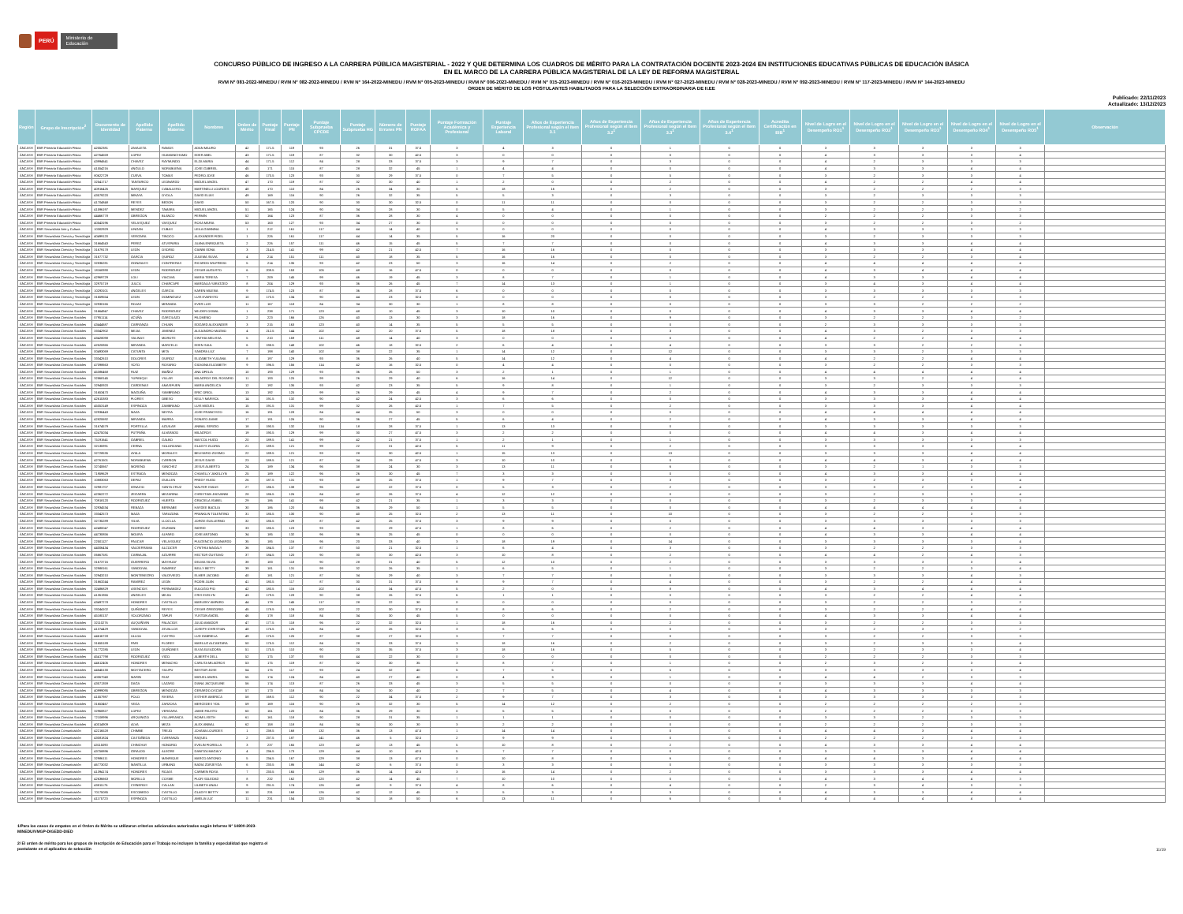PERÚ
Ministerio de Educación
CONCURSO PÚBLICO DE INGRESO A LA CARRERA PÚBLICA MAGISTERIAL - 2022 Y QUE DETERMINA LOS CUADROS DE MÉRITO PARA LA CONTRATACIÓN DOCENTE 2023-2024 EN INSTITUCIONES EDUCATIVAS PÚBLICAS DE EDUCACIÓN BÁSICA
EN EL MARCO DE LA CARRERA PÚBLICA MAGISTERIAL DE LA LEY DE REFORMA MAGISTERIAL
RVM N° 081-2022-MINEDU / RVM N° 082-2022-MINEDU / RVM N° 164-2022-MINEDU / RVM N° 005-2023-MINEDU / RVM N° 006-2023-MINEDU / RVM N° 015-2023-MINEDU / RVM N° 016-2023-MINEDU / RVM N° 027-2023-MINEDU / RVM N° 028-2023-MINEDU / RVM N° 092-2023-MINEDU / RVM N° 117-2023-MINEDU / RVM N° 144-2023-MINEDU
ORDEN DE MÉRITO DE LOS POSTULANTES HABILITADOS PARA LA SELECCIÓN EXTRAORDINARIA DE II.EE
Publicado: 22/11/2023
Actualizado: 13/12/2023
| Región | Grupo de Inscripción<sup>2</sup> | Documento de Identidad | Apellido Paterno | Apellido Materno | Nombres | Orden de Mérito | Puntaje Final | Puntaje PN | Puntaje Subprueba CPCDE | Puntaje Subprueba HG | Número de Errores PN | Puntaje ROFAA | Puntaje Formación Académica y Profesional | Puntaje Experiencia Laboral | Años de Experiencia Profesional según el ítem 3.1 | Años de Experiencia Profesional según el ítem 3.2<sup>1</sup> | Años de Experiencia Profesional según el ítem 3.3<sup>1</sup> | Años de Experiencia Profesional según el ítem 3.4<sup>1</sup> | Acredita Certificación en EIB<sup>1</sup> | Nivel de Logro en el Desempeño RO1<sup>1</sup> | Nivel de Logro en el Desempeño RO2<sup>1</sup> | Nivel de Logro en el Desempeño RO3<sup>1</sup> | Nivel de Logro en el Desempeño RO4<sup>1</sup> | Nivel de Logro en el Desempeño RO5<sup>1</sup> | Observación |
| --- | --- | --- | --- | --- | --- | --- | --- | --- | --- | --- | --- | --- | --- | --- | --- | --- | --- | --- | --- | --- | --- | --- | --- | --- | --- |
| ÁNCASH | EBR Primaria Educación Física | 42052381 | ZAVALETA | RAMOS | ADAN MAURO | 42 | 171.5 | 119 | 93 | 26 | 31 | 37.5 | 3 | 4 | 3 | 0 | 1 | 0 | 0 | 3 | 3 | 3 | 3 | 3 | |
| ÁNCASH | EBR Primaria Educación Física | 42764559 | LOPEZ | HUAMANCHUMO | EDER ABEL | 43 | 171.5 | 119 | 87 | 32 | 30 | 42.5 | 3 | 0 | 0 | 0 | 0 | 0 | 0 | 4 | 3 | 3 | 3 | 4 | |
| ÁNCASH | EBR Primaria Educación Física | 43994641 | CHAVEZ | RAYMUNDO | ELZA MARIA | 44 | 171.5 | 112 | 84 | 28 | 33 | 37.5 | 3 | 9 | 7 | 0 | 3 | 0 | 0 | 4 | 2 | 3 | 3 | 3 | |
| ÁNCASH | EBR Primaria Educación Física | 41554216 | ANGULO | NORABUENA | JOSE GABRIEL | 45 | 171 | 115 | 87 | 28 | 32 | 45 | 1 | 4 | 4 | 0 | 0 | 0 | 0 | 4 | 3 | 3 | 4 | 4 | |
| ÁNCASH | EBR Primaria Educación Física | 80622729 | CUEVA | TOMAS | PEDRO JOSE | 46 | 170.5 | 123 | 93 | 30 | 29 | 37.5 | 0 | 7 | 5 | 0 | 5 | 0 | 0 | 3 | 2 | 3 | 3 | 4 | |
| ÁNCASH | EBR Primaria Educación Física | 32541717 | TANTARICO | LEONARDO | MIGUEL ANGEL | 47 | 170 | 119 | 87 | 32 | 30 | 40 | 1 | 2 | 0 | 0 | 2 | 0 | 0 | 4 | 2 | 2 | 4 | 4 | |
| ÁNCASH | EBR Primaria Educación Física | 40916426 | MARQUEZ | CABALLERO | MARTINELLI LOURDES | 48 | 170 | 110 | 84 | 26 | 34 | 30 | 5 | 18 | 16 | 0 | 2 | 0 | 0 | 3 | 2 | 2 | 2 | 3 | |
| ÁNCASH | EBR Primaria Educación Física | 43579220 | MINAYA | OYOLA | DAVID ELIAS | 49 | 169 | 116 | 90 | 26 | 32 | 35 | 5 | 5 | 3 | 0 | 3 | 0 | 0 | 3 | 2 | 3 | 3 | 3 | |
| ÁNCASH | EBR Primaria Educación Física | 41704848 | REYES | BEDON | DAVID | 50 | 167.5 | 120 | 90 | 30 | 30 | 32.5 | 0 | 11 | 11 | 0 | 0 | 0 | 0 | 3 | 2 | 2 | 3 | 3 | |
| ÁNCASH | EBR Primaria Educación Física | 41596197 | MENDEZ | TAMARA | MIGUEL ANGEL | 51 | 165 | 124 | 90 | 34 | 28 | 30 | 0 | 5 | 4 | 0 | 1 | 0 | 0 | 3 | 2 | 2 | 3 | 2 | |
| ÁNCASH | EBR Primaria Educación Física | 44466778 | OBREGON | BLANCO | FERMIN | 52 | 164 | 123 | 87 | 36 | 28 | 30 | 4 | 0 | 0 | 0 | 0 | 0 | 0 | 2 | 2 | 2 | 3 | 3 | |
| ÁNCASH | EBR Primaria Educación Física | 40543196 | VELASQUEZ | VASQUEZ | ROSA MARIA | 53 | 163 | 127 | 93 | 34 | 27 | 30 | 0 | 0 | 0 | 0 | 0 | 0 | 0 | 3 | 2 | 2 | 3 | 2 | |
| ÁNCASH | EBR Secundaria Arte y Cultura | 10302929 | LINGAN | CUBAS | LEILA GIANNINA | 1 | 212 | 161 | 117 | 44 | 14 | 40 | 3 | 0 | 0 | 0 | 0 | 0 | 0 | 4 | 3 | 3 | 3 | 3 | |
| ÁNCASH | EBR Secundaria Ciencia y Tecnología | 40499120 | VERGARA | TINOCO | ALEXANDER FIDEL | 1 | 226 | 161 | 117 | 44 | 14 | 35 | 5 | 16 | 20 | 0 | 0 | 0 | 0 | 3 | 2 | 3 | 3 | 3 | |
| ÁNCASH | EBR Secundaria Ciencia y Tecnología | 31664543 | PEREZ | ATUSPARIA | JUANA ENRIQUETA | 2 | 226 | 157 | 111 | 46 | 15 | 45 | 5 | 7 | 7 | 0 | 0 | 0 | 0 | 4 | 3 | 3 | 4 | 4 | |
| ÁNCASH | EBR Secundaria Ciencia y Tecnología | 31679178 | LEÓN | OSORIO | GIANNI EDNA | 3 | 214.5 | 141 | 99 | 42 | 21 | 42.5 | 7 | 16 | 16 | 0 | 0 | 0 | 0 | 3 | 3 | 3 | 4 | 4 | |
| ÁNCASH | EBR Secundaria Ciencia y Tecnología | 31677732 | GARCIA | QUIROZ | ZULEMA SILVIA | 4 | 214 | 151 | 111 | 40 | 18 | 35 | 5 | 16 | 16 | 0 | 0 | 0 | 0 | 3 | 2 | 2 | 3 | 4 | |
| ÁNCASH | EBR Secundaria Ciencia y Tecnología | 32836281 | GONZALES | CONTRERAS | RICARDO WILFREDO | 5 | 214 | 135 | 93 | 42 | 23 | 50 | 3 | 16 | 14 | 0 | 2 | 0 | 0 | 4 | 4 | 4 | 4 | 4 | |
| ÁNCASH | EBR Secundaria Ciencia y Tecnología | 18168390 | LEON | RODRIGUEZ | CESAR AUGUSTO | 6 | 209.5 | 153 | 105 | 48 | 16 | 47.5 | 0 | 0 | 0 | 0 | 0 | 0 | 0 | 4 | 3 | 4 | 4 | 4 | |
| ÁNCASH | EBR Secundaria Ciencia y Tecnología | 42969729 | LOLI | VIACAVA | MARIA TERESA | 7 | 209 | 145 | 99 | 46 | 19 | 45 | 3 | 8 | 7 | 0 | 1 | 0 | 0 | 4 | 3 | 3 | 4 | 4 | |
| ÁNCASH | EBR Secundaria Ciencia y Tecnología | 32975719 | JULCA | CHARCAPE | MARDALIA YARATZED | 8 | 204 | 129 | 93 | 36 | 26 | 45 | 7 | 14 | 13 | 0 | 1 | 0 | 0 | 3 | 4 | 3 | 4 | 4 | |
| ÁNCASH | EBR Secundaria Ciencia y Tecnología | 10293101 | ANGELES | GARCIA | KAREN MILENA | 9 | 174.5 | 123 | 87 | 36 | 28 | 37.5 | 6 | 0 | 0 | 0 | 0 | 0 | 0 | 3 | 3 | 3 | 3 | 3 | |
| ÁNCASH | EBR Secundaria Ciencia y Tecnología | 31659554 | LEON | DOMINGUEZ | LUIS EVARISTO | 10 | 170.5 | 134 | 90 | 44 | 23 | 32.5 | 0 | 0 | 0 | 0 | 0 | 0 | 0 | 3 | 2 | 2 | 3 | 3 | |
| ÁNCASH | EBR Secundaria Ciencia y Tecnología | 32930165 | ROJAS | MIRANDA | EVER LUIS | 11 | 167 | 118 | 84 | 34 | 30 | 30 | 1 | 8 | 8 | 0 | 0 | 0 | 0 | 3 | 3 | 2 | 2 | 2 | |
| ÁNCASH | EBR Secundaria Ciencias Sociales | 31664947 | CHAVEZ | RODRIGUEZ | WILDER OSWAL | 1 | 238 | 171 | 123 | 48 | 10 | 45 | 3 | 10 | 10 | 0 | 0 | 0 | 0 | 4 | 3 | 3 | 4 | 4 | |
| ÁNCASH | EBR Secundaria Ciencias Sociales | 07951114 | ACUÑA | GARCILAZO | FILOMENO | 2 | 223 | 166 | 126 | 40 | 13 | 30 | 3 | 18 | 16 | 0 | 9 | 0 | 0 | 3 | 2 | 2 | 3 | 2 | |
| ÁNCASH | EBR Secundaria Ciencias Sociales | 43444687 | CARRANZA | CHUAN | EDGARD ALEXANDER | 3 | 215 | 163 | 123 | 40 | 14 | 35 | 5 | 5 | 5 | 0 | 0 | 0 | 0 | 2 | 3 | 3 | 3 | 3 | |
| ÁNCASH | EBR Secundaria Ciencias Sociales | 33342902 | MEJIA | JIMENEZ | ALEJANDRO MAGNO | 4 | 212.5 | 144 | 102 | 42 | 20 | 37.5 | 5 | 18 | 18 | 0 | 3 | 0 | 0 | 4 | 3 | 2 | 3 | 3 | |
| ÁNCASH | EBR Secundaria Ciencias Sociales | 43428098 | SALINAS | MOROTE | CINTHIA MELISSA | 5 | 210 | 159 | 111 | 48 | 14 | 40 | 3 | 0 | 0 | 0 | 0 | 0 | 0 | 4 | 2 | 2 | 4 | 4 | |
| ÁNCASH | EBR Secundaria Ciencias Sociales | 42520865 | MIRANDA | MARCELO | EDEN SAUL | 6 | 198.5 | 148 | 102 | 46 | 18 | 32.5 | 2 | 6 | 4 | 0 | 4 | 0 | 0 | 3 | 3 | 2 | 2 | 3 | |
| ÁNCASH | EBR Secundaria Ciencias Sociales | 00493069 | CATUNTA | MITA | SANDRA LUZ | 7 | 198 | 140 | 102 | 38 | 22 | 35 | 1 | 14 | 12 | 0 | 12 | 0 | 0 | 3 | 3 | 2 | 3 | 3 | |
| ÁNCASH | EBR Secundaria Ciencias Sociales | 33342610 | DOLORES | QUIROZ | ELIZABETH YULIANA | 8 | 197 | 129 | 93 | 36 | 26 | 40 | 5 | 14 | 12 | 0 | 4 | 0 | 0 | 4 | 2 | 2 | 4 | 4 | |
| ÁNCASH | EBR Secundaria Ciencias Sociales | 47098663 | SOTO | ROSARIO | GIOVANA ELIZABETH | 9 | 196.5 | 156 | 114 | 42 | 16 | 32.5 | 0 | 4 | 4 | 0 | 0 | 0 | 0 | 3 | 2 | 2 | 3 | 3 | |
| ÁNCASH | EBR Secundaria Ciencias Sociales | 45386468 | RUIZ | IBAÑEZ | ANA OFELIA | 10 | 193 | 129 | 93 | 36 | 26 | 50 | 3 | 2 | 1 | 0 | 1 | 0 | 0 | 4 | 4 | 4 | 4 | 4 | |
| ÁNCASH | EBR Secundaria Ciencias Sociales | 32868145 | YUPANQUI | VILLAR | MILAGROS DEL ROSARIO | 11 | 193 | 125 | 99 | 26 | 29 | 40 | 6 | 16 | 14 | 0 | 12 | 0 | 0 | 3 | 3 | 2 | 4 | 4 | |
| ÁNCASH | EBR Secundaria Ciencias Sociales | 32940920 | CARDENAS | AMASIFUEN | MARIA ANGELICA | 12 | 192 | 135 | 93 | 42 | 23 | 35 | 5 | 9 | 8 | 0 | 1 | 0 | 0 | 3 | 2 | 3 | 3 | 3 | |
| ÁNCASH | EBR Secundaria Ciencias Sociales | 31653470 | MAGUIÑA | SAMBRANO | ERIC ORIOL | 13 | 192 | 125 | 99 | 26 | 29 | 45 | 4 | 9 | 7 | 0 | 2 | 0 | 0 | 4 | 3 | 3 | 4 | 4 | |
| ÁNCASH | EBR Secundaria Ciencias Sociales | 42615383 | FLORES | OBESO | KELLY MARISOL | 14 | 191.5 | 132 | 90 | 42 | 24 | 42.5 | 3 | 6 | 6 | 0 | 0 | 0 | 0 | 3 | 3 | 3 | 4 | 4 | |
| ÁNCASH | EBR Secundaria Ciencias Sociales | 45053149 | ESPINOZA | ZAMBRANO | LUIS MIGUEL | 15 | 191.5 | 131 | 99 | 32 | 26 | 42.5 | 1 | 7 | 5 | 0 | 2 | 0 | 0 | 3 | 3 | 3 | 4 | 4 | |
| ÁNCASH | EBR Secundaria Ciencias Sociales | 32936443 | MAZA | NEYRA | JOSE FRANCISCO | 16 | 191 | 128 | 84 | 44 | 25 | 50 | 3 | 0 | 0 | 0 | 0 | 0 | 0 | 4 | 4 | 4 | 4 | 4 | |
| ÁNCASH | EBR Secundaria Ciencias Sociales | 42820692 | MIRANDA | IBARRA | DONATO JAIME | 17 | 191 | 126 | 90 | 36 | 27 | 45 | 5 | 6 | 4 | 0 | 2 | 0 | 0 | 4 | 3 | 3 | 4 | 4 | |
| ÁNCASH | EBR Secundaria Ciencias Sociales | 31674579 | PORTELLA | AGUILAR | ANIBAL SERGIO | 18 | 190.5 | 132 | 114 | 18 | 28 | 37.5 | 1 | 13 | 13 | 0 | 0 | 0 | 0 | 3 | 3 | 3 | 3 | 3 | |
| ÁNCASH | EBR Secundaria Ciencias Sociales | 42475034 | PUTPAÑA | ALVARADO | MILAGROS | 19 | 190.5 | 129 | 99 | 30 | 27 | 47.5 | 3 | 2 | 2 | 0 | 0 | 0 | 0 | 4 | 4 | 3 | 4 | 4 | |
| ÁNCASH | EBR Secundaria Ciencias Sociales | 75191641 | GABRIEL | GALBO | MAYCOL HUGO | 20 | 189.5 | 141 | 99 | 42 | 21 | 37.5 | 1 | 2 | 1 | 0 | 1 | 0 | 0 | 3 | 3 | 3 | 3 | 3 | |
| ÁNCASH | EBR Secundaria Ciencias Sociales | 32135991 | CERNA | SOLORZANO | GLADYS GLORIA | 21 | 189.5 | 121 | 99 | 22 | 31 | 42.5 | 5 | 11 | 9 | 0 | 2 | 0 | 0 | 3 | 3 | 3 | 4 | 4 | |
| ÁNCASH | EBR Secundaria Ciencias Sociales | 32728535 | AYALA | MORALES | BELISARIO ZOSIMO | 22 | 189.5 | 121 | 93 | 28 | 30 | 42.5 | 1 | 15 | 13 | 0 | 13 | 0 | 0 | 3 | 3 | 3 | 4 | 4 | |
| ÁNCASH | EBR Secundaria Ciencias Sociales | 42761501 | NORABUENA | CARRION | JESUS DAVID | 23 | 189.5 | 121 | 87 | 34 | 29 | 47.5 | 3 | 10 | 10 | 0 | 0 | 0 | 0 | 4 | 4 | 3 | 4 | 4 | |
| ÁNCASH | EBR Secundaria Ciencias Sociales | 32740667 | MORENO | SANCHEZ | JESUS ALBERTO | 24 | 189 | 134 | 96 | 38 | 24 | 30 | 3 | 13 | 11 | 0 | 6 | 0 | 0 | 3 | 2 | 1 | 3 | 3 | |
| ÁNCASH | EBR Secundaria Ciencias Sociales | 71959629 | ESTRADA | MENDOZA | CHAVELLY JAKELLYN | 25 | 189 | 122 | 96 | 26 | 30 | 45 | 7 | 3 | 3 | 0 | 0 | 0 | 0 | 4 | 3 | 3 | 4 | 4 | |
| ÁNCASH | EBR Secundaria Ciencias Sociales | 10883063 | DEPAZ | GUILLEN | FREDY HUGO | 26 | 187.5 | 131 | 93 | 38 | 25 | 37.5 | 1 | 9 | 7 | 0 | 3 | 0 | 0 | 3 | 2 | 3 | 3 | 4 | |
| ÁNCASH | EBR Secundaria Ciencias Sociales | 32981707 | IGNACIO | SANTA CRUZ | WALTER ISAIAS | 27 | 186.5 | 138 | 96 | 42 | 22 | 37.5 | 0 | 5 | 3 | 0 | 2 | 0 | 0 | 3 | 3 | 2 | 3 | 4 | |
| ÁNCASH | EBR Secundaria Ciencias Sociales | 42362272 | ZEGARRA | MEZARINA | CHRISTIAN JHOVANNI | 28 | 186.5 | 126 | 84 | 42 | 26 | 37.5 | 4 | 12 | 12 | 0 | 0 | 0 | 0 | 3 | 2 | 3 | 3 | 4 | |
| ÁNCASH | EBR Secundaria Ciencias Sociales | 70918120 | RODRIGUEZ | HUERTA | GRACIELA ISABEL | 29 | 186 | 141 | 99 | 42 | 21 | 35 | 1 | 3 | 3 | 0 | 0 | 0 | 0 | 3 | 2 | 3 | 3 | 3 | |
| ÁNCASH | EBR Secundaria Ciencias Sociales | 32934534 | REBAZA | BERNABE | HAYDEE BACILIA | 30 | 186 | 120 | 84 | 36 | 29 | 50 | 1 | 5 | 5 | 0 | 0 | 0 | 0 | 4 | 4 | 4 | 4 | 4 | |
| ÁNCASH | EBR Secundaria Ciencias Sociales | 33342573 | MAZA | TARAZONA | FRANKLIN TOLENTINO | 31 | 185.5 | 130 | 90 | 40 | 25 | 32.5 | 2 | 13 | 11 | 0 | 10 | 0 | 0 | 3 | 2 | 2 | 3 | 3 | |
| ÁNCASH | EBR Secundaria Ciencias Sociales | 32735289 | SILVA | LLOCLLA | JORGE GUILLERMO | 32 | 185.5 | 129 | 87 | 42 | 25 | 37.5 | 3 | 9 | 9 | 0 | 0 | 0 | 0 | 3 | 3 | 3 | 3 | 3 | |
| ÁNCASH | EBR Secundaria Ciencias Sociales | 42480047 | RODRIGUEZ | GUZMAN | INGRID | 33 | 185.5 | 123 | 93 | 30 | 29 | 47.5 | 1 | 8 | 6 | 0 | 2 | 0 | 0 | 4 | 4 | 3 | 4 | 4 | |
| ÁNCASH | EBR Secundaria Ciencias Sociales | 44730856 | MOURA | ALFARO | JOSE ANTONIO | 34 | 185 | 132 | 96 | 36 | 25 | 45 | 0 | 0 | 0 | 0 | 0 | 0 | 0 | 4 | 3 | 3 | 4 | 4 | |
| ÁNCASH | EBR Secundaria Ciencias Sociales | 22501127 | PAUCAR | VELASQUEZ | FULGENCIO LEONARDO | 35 | 185 | 116 | 96 | 20 | 33 | 40 | 3 | 18 | 19 | 0 | 14 | 0 | 0 | 3 | 3 | 3 | 3 | 4 | |
| ÁNCASH | EBR Secundaria Ciencias Sociales | 44006434 | VALDERRAMA | ALCOCER | CYNTHIA MAGALY | 36 | 184.5 | 137 | 87 | 50 | 21 | 32.5 | 1 | 6 | 4 | 0 | 3 | 0 | 0 | 3 | 2 | 2 | 3 | 3 | |
| ÁNCASH | EBR Secundaria Ciencias Sociales | 06667581 | CARBAJAL | AGUIRRE | HECTOR GUSTAVO | 37 | 184.5 | 120 | 90 | 30 | 30 | 42.5 | 3 | 10 | 8 | 0 | 2 | 0 | 0 | 4 | 4 | 2 | 4 | 3 | |
| ÁNCASH | EBR Secundaria Ciencias Sociales | 31673716 | GUERRERO | MAYHUAY | DELMA SILVIA | 38 | 183 | 118 | 90 | 28 | 31 | 40 | 5 | 12 | 10 | 0 | 2 | 0 | 0 | 3 | 3 | 3 | 3 | 4 | |
| ÁNCASH | EBR Secundaria Ciencias Sociales | 32988161 | SANDOVAL | RAMIREZ | NELLY BETTY | 39 | 181 | 131 | 99 | 32 | 26 | 35 | 1 | 6 | 5 | 0 | 1 | 0 | 0 | 3 | 2 | 2 | 3 | 4 | |
| ÁNCASH | EBR Secundaria Ciencias Sociales | 32943210 | MONTENEGRO | VALDIVIEZO | ELMER JACOBO | 40 | 181 | 121 | 87 | 34 | 29 | 40 | 3 | 7 | 7 | 0 | 0 | 0 | 0 | 3 | 3 | 3 | 4 | 3 | |
| ÁNCASH | EBR Secundaria Ciencias Sociales | 31663244 | RAMIREZ | LEON | RODIN JUAN | 41 | 180.5 | 117 | 87 | 30 | 31 | 37.5 | 8 | 9 | 7 | 0 | 4 | 0 | 0 | 3 | 2 | 2 | 4 | 4 | |
| ÁNCASH | EBR Secundaria Ciencias Sociales | 32486829 | ASENCIOS | FERNANDEZ | EULOGIO PIO | 42 | 180.5 | 116 | 102 | 14 | 34 | 47.5 | 5 | 2 | 0 | 0 | 8 | 0 | 0 | 4 | 3 | 4 | 4 | 4 | |
| ÁNCASH | EBR Secundaria Ciencias Sociales | 41351965 | ANGELES | MEJIA | CRIS EVELYN | 43 | 179.5 | 128 | 90 | 38 | 26 | 37.5 | 6 | 1 | 1 | 0 | 0 | 0 | 0 | 3 | 2 | 2 | 4 | 4 | |
| ÁNCASH | EBR Secundaria Ciencias Sociales | 43497278 | HONORES | CASTILLO | MARLENY AMPARO | 44 | 179 | 145 | 117 | 28 | 22 | 30 | 0 | 0 | 0 | 0 | 0 | 0 | 0 | 3 | 2 | 2 | 3 | 2 | |
| ÁNCASH | EBR Secundaria Ciencias Sociales | 33244102 | QUIÑONES | REYES | CESAR GREGORIO | 45 | 178.5 | 124 | 102 | 22 | 30 | 37.5 | 0 | 8 | 6 | 0 | 2 | 0 | 0 | 3 | 2 | 2 | 4 | 4 | |
| ÁNCASH | EBR Secundaria Ciencias Sociales | 45180137 | SOLORZANO | TAFUR | YUSTON ANGEL | 46 | 178 | 118 | 84 | 34 | 30 | 45 | 5 | 0 | 0 | 0 | 0 | 0 | 0 | 4 | 3 | 3 | 4 | 4 | |
| ÁNCASH | EBR Secundaria Ciencias Sociales | 32110276 | AUQUIÑIVIN | PALACIOS | JULIO AMADOR | 47 | 177.5 | 118 | 96 | 22 | 32 | 32.5 | 1 | 18 | 16 | 0 | 2 | 0 | 0 | 3 | 2 | 2 | 3 | 3 | |
| ÁNCASH | EBR Secundaria Ciencias Sociales | 41374429 | SANDOVAL | ZEVALLOS | JOSEPH CHRISTIAN | 48 | 176.5 | 126 | 84 | 42 | 26 | 32.5 | 3 | 6 | 6 | 0 | 0 | 0 | 0 | 3 | 2 | 3 | 3 | 2 | |
| ÁNCASH | EBR Secundaria Ciencias Sociales | 44616728 | ULLOA | CASTRO | LUD GABRIELA | 49 | 175.5 | 125 | 87 | 38 | 27 | 32.5 | 3 | 7 | 7 | 0 | 0 | 0 | 0 | 3 | 2 | 2 | 3 | 3 | |
| ÁNCASH | EBR Secundaria Ciencias Sociales | 31655189 | PARI | FLORES | MARILUZ ALCANTARA | 50 | 175.5 | 112 | 84 | 28 | 33 | 37.5 | 3 | 18 | 16 | 0 | 2 | 0 | 0 | 3 | 2 | 3 | 3 | 4 | |
| ÁNCASH | EBR Secundaria Ciencias Sociales | 31772285 | LEON | QUIÑONES | ELVIA ELEADORA | 51 | 175.5 | 110 | 90 | 20 | 35 | 37.5 | 3 | 18 | 16 | 0 | 5 | 0 | 0 | 3 | 2 | 3 | 3 | 4 | |
| ÁNCASH | EBR Secundaria Ciencias Sociales | 45417798 | RODRIGUEZ | VIGO | ALBERTH DELL | 52 | 175 | 137 | 93 | 44 | 22 | 30 | 0 | 0 | 0 | 0 | 0 | 0 | 0 | 2 | 2 | 2 | 3 | 3 | |
| ÁNCASH | EBR Secundaria Ciencias Sociales | 44612406 | HONORES | MENACHO | CARLITA MILAGROS | 53 | 175 | 119 | 87 | 32 | 30 | 35 | 3 | 8 | 7 | 0 | 1 | 0 | 0 | 2 | 3 | 2 | 3 | 4 | |
| ÁNCASH | EBR Secundaria Ciencias Sociales | 44545130 | MOSTACERO | SILUPU | NESTOR JOSE | 54 | 175 | 117 | 93 | 24 | 32 | 40 | 5 | 7 | 5 | 0 | 5 | 0 | 0 | 3 | 3 | 3 | 3 | 4 | |
| ÁNCASH | EBR Secundaria Ciencias Sociales | 40067040 | MARIN | RUIZ | MIGUEL ANGEL | 55 | 174 | 124 | 84 | 40 | 27 | 40 | 0 | 4 | 3 | 0 | 1 | 0 | 0 | 4 | 4 | 2 | 3 | 3 | |
| ÁNCASH | EBR Secundaria Ciencias Sociales | 43571359 | DAGA | LAZARO | DIANA JACQUELINE | 56 | 174 | 113 | 87 | 26 | 33 | 45 | 3 | 5 | 5 | 0 | 0 | 0 | 0 | 3 | 3 | 3 | 4 | 4 | |
| ÁNCASH | EBR Secundaria Ciencias Sociales | 40999095 | OBREGON | MENDOZA | GERARDO OSCAR | 57 | 173 | 118 | 84 | 34 | 30 | 40 | 2 | 7 | 5 | 0 | 4 | 0 | 0 | 4 | 3 | 3 | 3 | 3 | |
| ÁNCASH | EBR Secundaria Ciencias Sociales | 41557987 | POLO | RIVERA | ESTHER AMERICA | 58 | 169.5 | 112 | 90 | 22 | 34 | 37.5 | 2 | 9 | 7 | 0 | 3 | 0 | 0 | 3 | 3 | 3 | 3 | 3 | |
| ÁNCASH | EBR Secundaria Ciencias Sociales | 31653467 | VEGA | ZARZOSA | MERCEDES YDA | 59 | 169 | 116 | 90 | 26 | 32 | 30 | 5 | 14 | 12 | 0 | 2 | 0 | 0 | 2 | 2 | 2 | 2 | 3 | |
| ÁNCASH | EBR Secundaria Ciencias Sociales | 32968827 | LOPEZ | VERGARA | JAIME FAUSTO | 60 | 161 | 120 | 84 | 36 | 29 | 30 | 0 | 5 | 5 | 0 | 0 | 0 | 0 | 2 | 2 | 2 | 3 | 3 | |
| ÁNCASH | EBR Secundaria Ciencias Sociales | 72108996 | ARQUINIGO | VILLAFRANCA | NOIMI LISETH | 61 | 161 | 118 | 90 | 28 | 31 | 35 | 1 | 1 | 1 | 0 | 0 | 0 | 0 | 3 | 3 | 2 | 3 | 3 | |
| ÁNCASH | EBR Secundaria Ciencias Sociales | 40014909 | ALVA | MEZA | ALEX ANIBAL | 62 | 158 | 118 | 84 | 34 | 30 | 30 | 3 | 2 | 2 | 0 | 0 | 0 | 0 | 2 | 2 | 2 | 3 | 3 | |
| ÁNCASH | EBR Secundaria Comunicación | 42216528 | CHIMBE | TREJO | JOVANA LOURDES | 1 | 238.5 | 168 | 132 | 36 | 13 | 47.5 | 1 | 14 | 14 | 0 | 0 | 0 | 0 | 4 | 4 | 3 | 4 | 4 | |
| ÁNCASH | EBR Secundaria Comunicación | 43081824 | CASTAÑEDA | CARRANZA | RAQUEL | 2 | 237.5 | 187 | 141 | 46 | 5 | 32.5 | 2 | 9 | 9 | 0 | 0 | 0 | 0 | 2 | 2 | 2 | 3 | 3 | |
| ÁNCASH | EBR Secundaria Comunicación | 43115090 | CHINCHAY | HONORIO | EVELIN FIORELLA | 3 | 237 | 165 | 123 | 42 | 13 | 45 | 5 | 10 | 8 | 0 | 2 | 0 | 0 | 4 | 3 | 3 | 4 | 4 | |
| ÁNCASH | EBR Secundaria Comunicación | 43758896 | GIRALDO | ALEGRE | DANITZA MAGALY | 4 | 236.5 | 173 | 129 | 44 | 10 | 42.5 | 5 | 7 | 7 | 0 | 0 | 0 | 0 | 3 | 3 | 3 | 4 | 4 | |
| ÁNCASH | EBR Secundaria Comunicación | 32986111 | HONORES | MANRIQUE | MARCO ANTONIO | 5 | 234.5 | 167 | 129 | 38 | 13 | 47.5 | 0 | 10 | 8 | 0 | 6 | 0 | 0 | 4 | 4 | 3 | 4 | 4 | |
| ÁNCASH | EBR Secundaria Comunicación | 46773032 | MANTILLA | URBANO | NADIA ZORJEYDA | 6 | 233.5 | 186 | 144 | 42 | 6 | 37.5 | 0 | 3 | 3 | 0 | 0 | 0 | 0 | 3 | 3 | 3 | 3 | 3 | |
| ÁNCASH | EBR Secundaria Comunicación | 41394174 | HONORES | ROJAS | CARMEN ROSA | 7 | 233.5 | 165 | 129 | 36 | 14 | 42.5 | 3 | 16 | 14 | 0 | 2 | 0 | 0 | 3 | 3 | 3 | 4 | 4 | |
| ÁNCASH | EBR Secundaria Comunicación | 42636663 | MORILLO | COSME | FLOR SOLEDAD | 8 | 232 | 162 | 120 | 42 | 14 | 45 | 7 | 10 | 10 | 0 | 0 | 0 | 0 | 4 | 3 | 4 | 4 | 3 | |
| ÁNCASH | EBR Secundaria Comunicación | 43811176 | CISNEROS | CALLAN | LILIBETH ANALI | 9 | 231.5 | 174 | 126 | 48 | 9 | 37.5 | 4 | 8 | 6 | 0 | 4 | 0 | 0 | 2 | 3 | 4 | 3 | 3 | |
| ÁNCASH | EBR Secundaria Comunicación | 70175085 | ESCOBEDO | CASTILLO | GLADYS BETTY | 10 | 231 | 168 | 126 | 42 | 12 | 45 | 3 | 5 | 3 | 0 | 3 | 0 | 0 | 4 | 3 | 3 | 4 | 4 | |
| ÁNCASH | EBR Secundaria Comunicación | 41175723 | ESPINOZA | CASTILLO | AMELIA LUZ | 11 | 231 | 154 | 120 | 34 | 18 | 50 | 6 | 13 | 11 | 0 | 6 | 0 | 0 | 4 | 4 | 4 | 4 | 4 | |
1/Para los casos de empates en el Orden de Mérito se utilizaron criterios adicionales autorizados según Informe N° 14800-2023-MINEDU/VMGP-DIGEDD-DIED
2/ El orden de mérito para los grupos de inscripción de Educación para el Trabajo no incluyen la familia y especialidad que registra el postulante en el aplicativo de selección
11/19